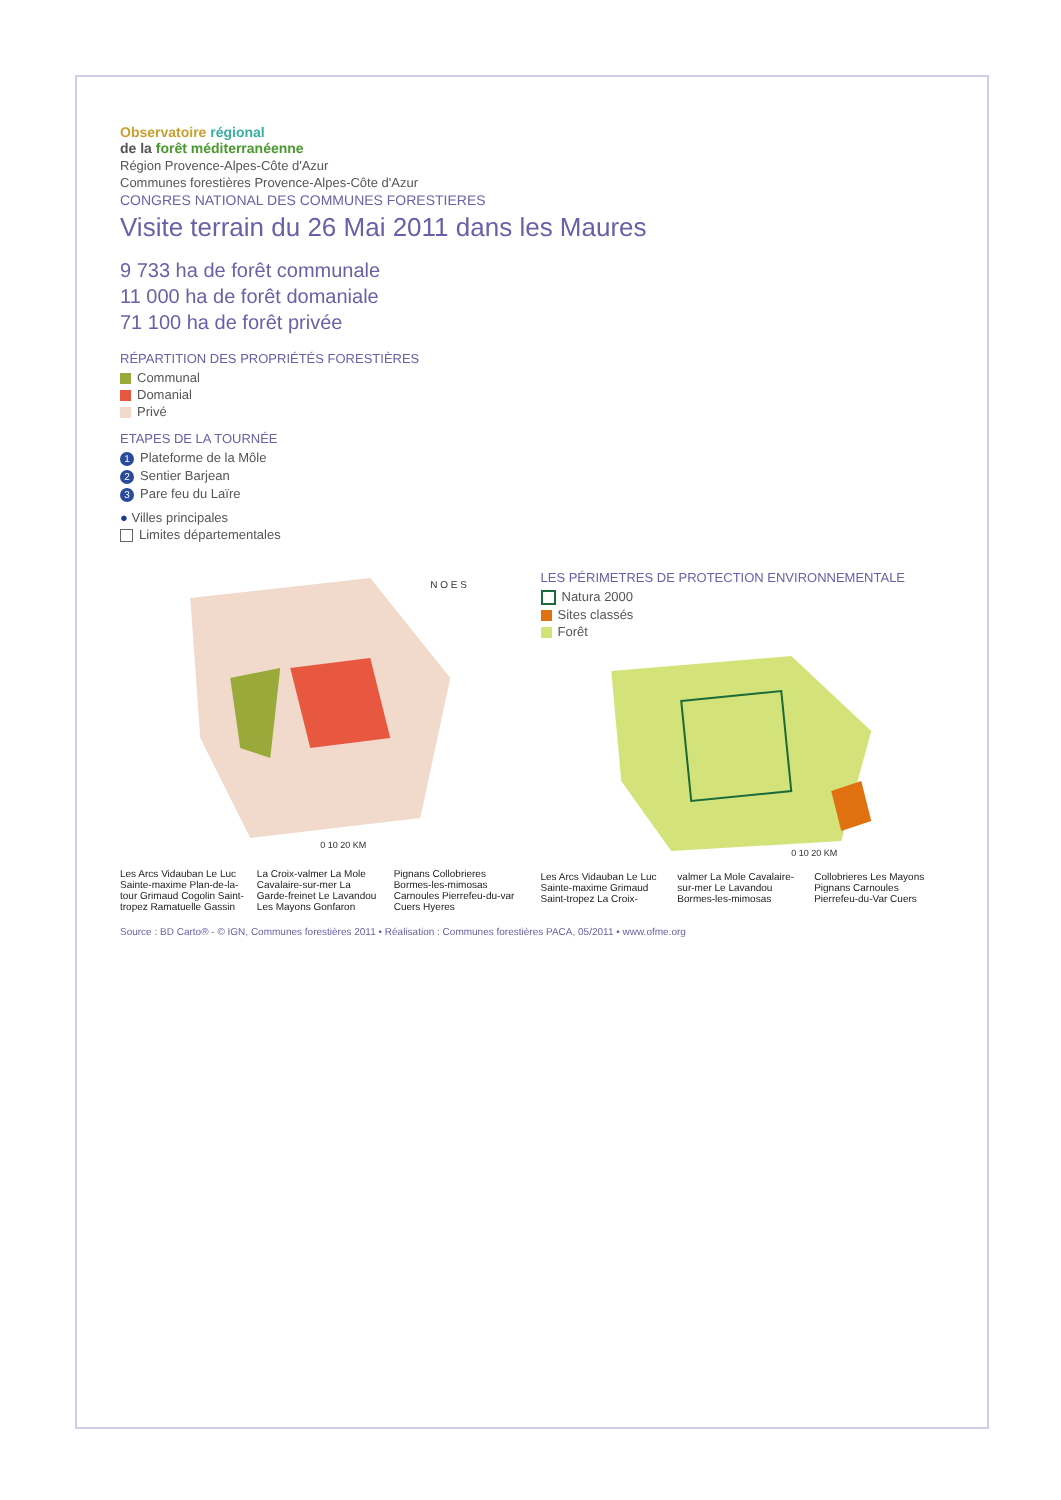Observatoire régional
de la forêt méditerranéenne
Région Provence-Alpes-Côte d'Azur
Communes forestières Provence-Alpes-Côte d'Azur
CONGRES NATIONAL DES COMMUNES FORESTIERES
Visite terrain du 26 Mai 2011 dans les Maures
9 733 ha de forêt communale
11 000 ha de forêt domaniale
71 100 ha de forêt privée
RÉPARTITION DES PROPRIÉTÉS FORESTIÈRES
Communal
Domanial
Privé
ETAPES DE LA TOURNÉE
1 Plateforme de la Môle
2 Sentier Barjean
3 Pare feu du Laïre
● Villes principales
Limites départementales
0 10 20 KM
N O E S
Les Arcs Vidauban Le Luc Sainte-maxime Plan-de-la-tour Grimaud Cogolin Saint-tropez Ramatuelle Gassin La Croix-valmer La Mole Cavalaire-sur-mer La Garde-freinet Le Lavandou Les Mayons Gonfaron Pignans Collobrieres Bormes-les-mimosas Carnoules Pierrefeu-du-var Cuers Hyeres
LES PÉRIMETRES DE PROTECTION ENVIRONNEMENTALE
Natura 2000
Sites classés
Forêt
0 10 20 KM
Les Arcs Vidauban Le Luc Sainte-maxime Grimaud Saint-tropez La Croix-valmer La Mole Cavalaire-sur-mer Le Lavandou Bormes-les-mimosas Collobrieres Les Mayons Pignans Carnoules Pierrefeu-du-Var Cuers
Source : BD Carto® - © IGN, Communes forestières 2011 • Réalisation : Communes forestières PACA, 05/2011 • www.ofme.org